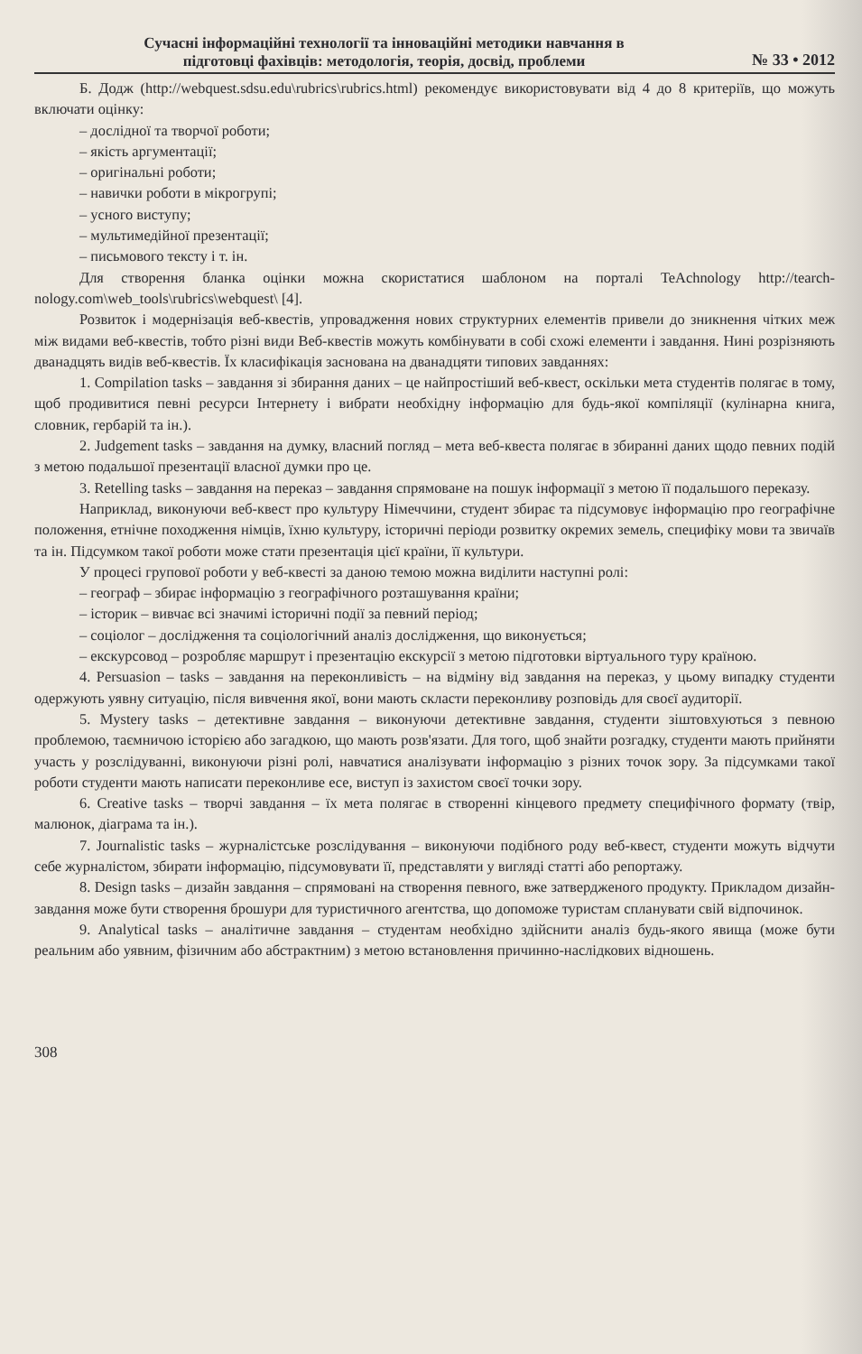Сучасні інформаційні технології та інноваційні методики навчання в
підготовці фахівців: методологія, теорія, досвід, проблеми
№ 33 • 2012
Б. Додж (http://webquest.sdsu.edu\rubrics\rubrics.html) рекомендує використовувати від 4 до 8 критеріїв, що можуть включати оцінку:
– дослідної та творчої роботи;
– якість аргументації;
– оригінальні роботи;
– навички роботи в мікрогрупі;
– усного виступу;
– мультимедійної презентації;
– письмового тексту і т. ін.
Для створення бланка оцінки можна скористатися шаблоном на порталі TeAchnology http://tearch-nology.com\web_tools\rubrics\webquest\ [4].
Розвиток і модернізація веб-квестів, упровадження нових структурних елементів привели до зникнення чітких меж між видами веб-квестів, тобто різні види Веб-квестів можуть комбінувати в собі схожі елементи і завдання. Нині розрізняють дванадцять видів веб-квестів. Їх класифікація заснована на дванадцяти типових завданнях:
1. Compilation tasks – завдання зі збирання даних – це найпростіший веб-квест, оскільки мета студентів полягає в тому, щоб продивитися певні ресурси Інтернету і вибрати необхідну інформацію для будь-якої компіляції (кулінарна книга, словник, гербарій та ін.).
2. Judgement tasks – завдання на думку, власний погляд – мета веб-квеста полягає в збиранні даних щодо певних подій з метою подальшої презентації власної думки про це.
3. Retelling tasks – завдання на переказ – завдання спрямоване на пошук інформації з метою її подальшого переказу.
Наприклад, виконуючи веб-квест про культуру Німеччини, студент збирає та підсумовує інформацію про географічне положення, етнічне походження німців, їхню культуру, історичні періоди розвитку окремих земель, специфіку мови та звичаїв та ін. Підсумком такої роботи може стати презентація цієї країни, її культури.
У процесі групової роботи у веб-квесті за даною темою можна виділити наступні ролі:
– географ – збирає інформацію з географічного розташування країни;
– історик – вивчає всі значимі історичні події за певний період;
– соціолог – дослідження та соціологічний аналіз дослідження, що виконується;
– екскурсовод – розробляє маршрут і презентацію екскурсії з метою підготовки віртуального туру країною.
4. Persuasion – tasks – завдання на переконливість – на відміну від завдання на переказ, у цьому випадку студенти одержують уявну ситуацію, після вивчення якої, вони мають скласти переконливу розповідь для своєї аудиторії.
5. Mystery tasks – детективне завдання – виконуючи детективне завдання, студенти зіштовхуються з певною проблемою, таємничою історією або загадкою, що мають розв'язати. Для того, щоб знайти розгадку, студенти мають прийняти участь у розслідуванні, виконуючи різні ролі, навчатися аналізувати інформацію з різних точок зору. За підсумками такої роботи студенти мають написати переконливе есе, виступ із захистом своєї точки зору.
6. Creative tasks – творчі завдання – їх мета полягає в створенні кінцевого предмету специфічного формату (твір, малюнок, діаграма та ін.).
7. Journalistic tasks – журналістське розслідування – виконуючи подібного роду веб-квест, студенти можуть відчути себе журналістом, збирати інформацію, підсумовувати її, представляти у вигляді статті або репортажу.
8. Design tasks – дизайн завдання – спрямовані на створення певного, вже затвердженого продукту. Прикладом дизайн-завдання може бути створення брошури для туристичного агентства, що допоможе туристам спланувати свій відпочинок.
9. Analytical tasks – аналітичне завдання – студентам необхідно здійснити аналіз будь-якого явища (може бути реальним або уявним, фізичним або абстрактним) з метою встановлення причинно-наслідкових відношень.
308